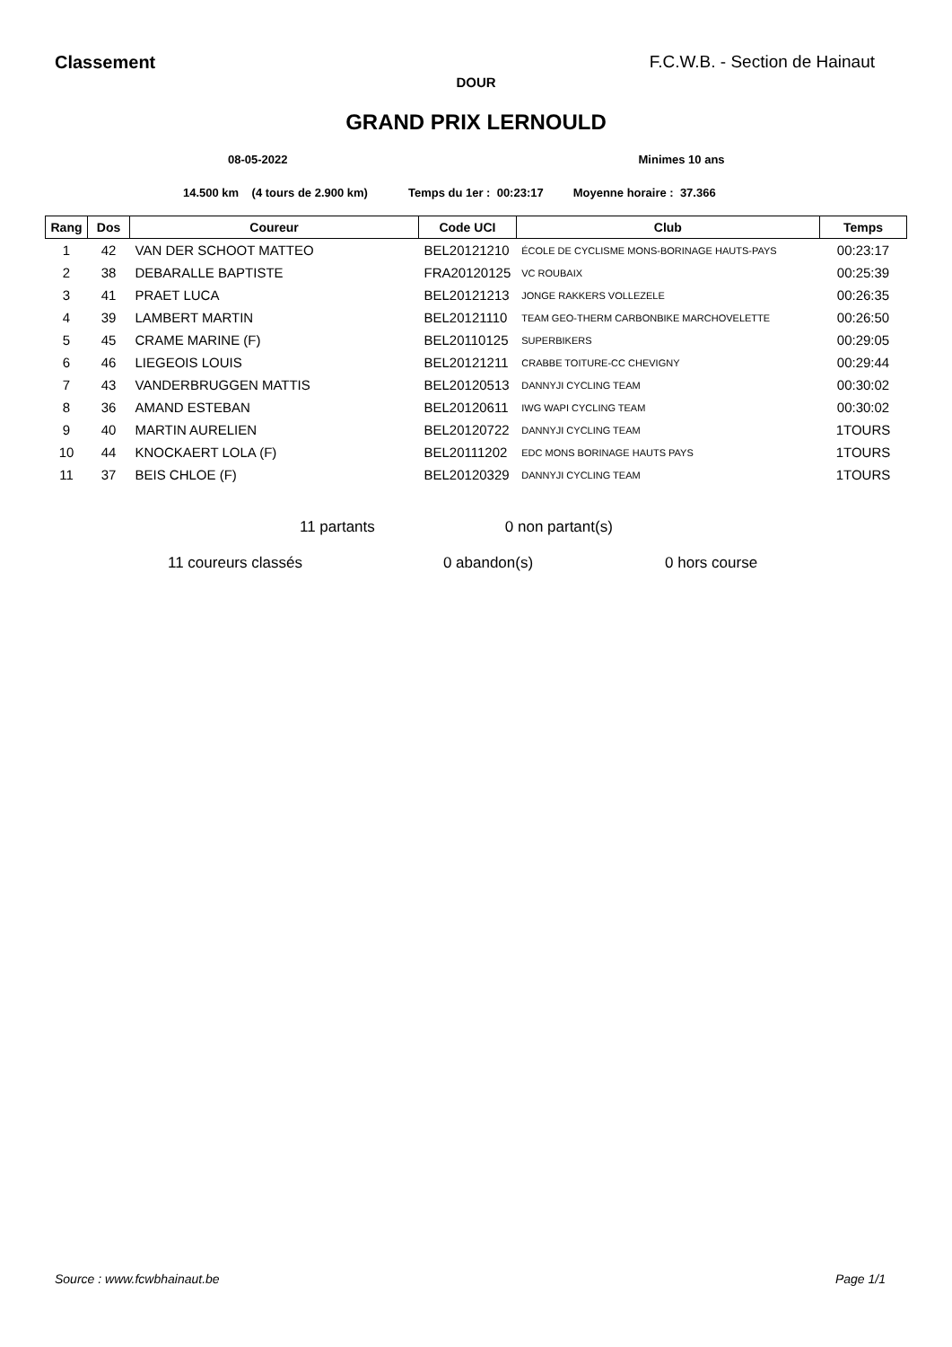Classement F.C.W.B. - Section de Hainaut
DOUR
GRAND PRIX LERNOULD
08-05-2022 Minimes 10 ans
14.500 km (4 tours de 2.900 km) Temps du 1er : 00:23:17 Moyenne horaire : 37.366
| Rang | Dos | Coureur | Code UCI | Club | Temps |
| --- | --- | --- | --- | --- | --- |
| 1 | 42 | VAN DER SCHOOT MATTEO | BEL20121210 | ÉCOLE DE CYCLISME MONS-BORINAGE HAUTS-PAYS | 00:23:17 |
| 2 | 38 | DEBARALLE BAPTISTE | FRA20120125 | VC ROUBAIX | 00:25:39 |
| 3 | 41 | PRAET LUCA | BEL20121213 | JONGE RAKKERS VOLLEZELE | 00:26:35 |
| 4 | 39 | LAMBERT MARTIN | BEL20121110 | TEAM GEO-THERM CARBONBIKE MARCHOVELETTE | 00:26:50 |
| 5 | 45 | CRAME MARINE (F) | BEL20110125 | SUPERBIKERS | 00:29:05 |
| 6 | 46 | LIEGEOIS LOUIS | BEL20121211 | CRABBE TOITURE-CC CHEVIGNY | 00:29:44 |
| 7 | 43 | VANDERBRUGGEN MATTIS | BEL20120513 | DANNYJI CYCLING TEAM | 00:30:02 |
| 8 | 36 | AMAND ESTEBAN | BEL20120611 | IWG WAPI CYCLING TEAM | 00:30:02 |
| 9 | 40 | MARTIN AURELIEN | BEL20120722 | DANNYJI CYCLING TEAM | 1TOURS |
| 10 | 44 | KNOCKAERT LOLA (F) | BEL20111202 | EDC MONS BORINAGE HAUTS PAYS | 1TOURS |
| 11 | 37 | BEIS CHLOE (F) | BEL20120329 | DANNYJI CYCLING TEAM | 1TOURS |
11 partants 0 non partant(s)
11 coureurs classés 0 abandon(s) 0 hors course
Source : www.fcwbhainaut.be Page 1/1